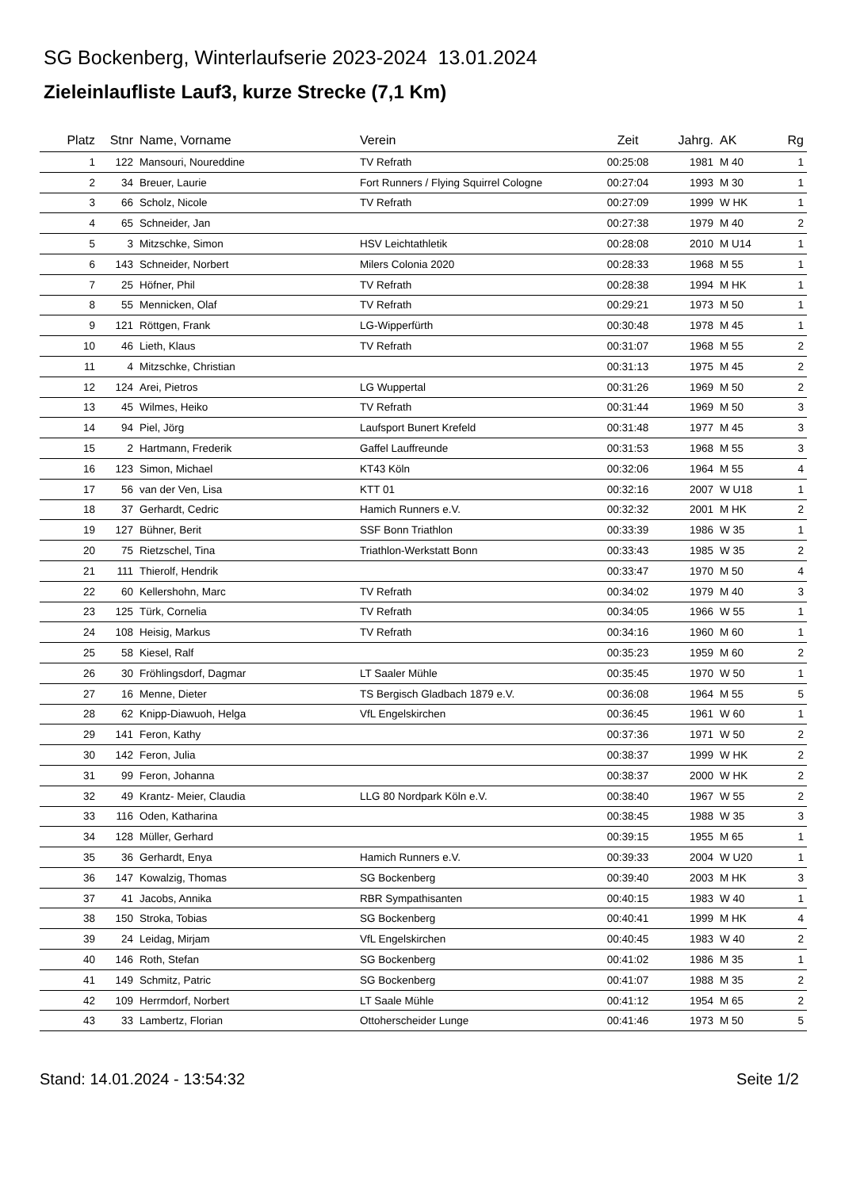SG Bockenberg, Winterlaufserie 2023-2024 13.01.2024
Zieleinlaufliste Lauf3, kurze Strecke (7,1 Km)
| Platz | Stnr | Name, Vorname | Verein | Zeit | Jahrg. | AK | Rg |
| --- | --- | --- | --- | --- | --- | --- | --- |
| 1 | 122 | Mansouri, Noureddine | TV Refrath | 00:25:08 | 1981 | M 40 | 1 |
| 2 | 34 | Breuer, Laurie | Fort Runners / Flying Squirrel Cologne | 00:27:04 | 1993 | M 30 | 1 |
| 3 | 66 | Scholz, Nicole | TV Refrath | 00:27:09 | 1999 | W HK | 1 |
| 4 | 65 | Schneider, Jan | | 00:27:38 | 1979 | M 40 | 2 |
| 5 | 3 | Mitzschke, Simon | HSV Leichtathletik | 00:28:08 | 2010 | M U14 | 1 |
| 6 | 143 | Schneider, Norbert | Milers Colonia 2020 | 00:28:33 | 1968 | M 55 | 1 |
| 7 | 25 | Höfner, Phil | TV Refrath | 00:28:38 | 1994 | M HK | 1 |
| 8 | 55 | Mennicken, Olaf | TV Refrath | 00:29:21 | 1973 | M 50 | 1 |
| 9 | 121 | Röttgen, Frank | LG-Wipperfürth | 00:30:48 | 1978 | M 45 | 1 |
| 10 | 46 | Lieth, Klaus | TV Refrath | 00:31:07 | 1968 | M 55 | 2 |
| 11 | 4 | Mitzschke, Christian | | 00:31:13 | 1975 | M 45 | 2 |
| 12 | 124 | Arei, Pietros | LG Wuppertal | 00:31:26 | 1969 | M 50 | 2 |
| 13 | 45 | Wilmes, Heiko | TV Refrath | 00:31:44 | 1969 | M 50 | 3 |
| 14 | 94 | Piel, Jörg | Laufsport Bunert Krefeld | 00:31:48 | 1977 | M 45 | 3 |
| 15 | 2 | Hartmann, Frederik | Gaffel Lauffreunde | 00:31:53 | 1968 | M 55 | 3 |
| 16 | 123 | Simon, Michael | KT43 Köln | 00:32:06 | 1964 | M 55 | 4 |
| 17 | 56 | van der Ven, Lisa | KTT 01 | 00:32:16 | 2007 | W U18 | 1 |
| 18 | 37 | Gerhardt, Cedric | Hamich Runners e.V. | 00:32:32 | 2001 | M HK | 2 |
| 19 | 127 | Bühner, Berit | SSF Bonn Triathlon | 00:33:39 | 1986 | W 35 | 1 |
| 20 | 75 | Rietzschel, Tina | Triathlon-Werkstatt Bonn | 00:33:43 | 1985 | W 35 | 2 |
| 21 | 111 | Thierolf, Hendrik | | 00:33:47 | 1970 | M 50 | 4 |
| 22 | 60 | Kellershohn, Marc | TV Refrath | 00:34:02 | 1979 | M 40 | 3 |
| 23 | 125 | Türk, Cornelia | TV Refrath | 00:34:05 | 1966 | W 55 | 1 |
| 24 | 108 | Heisig, Markus | TV Refrath | 00:34:16 | 1960 | M 60 | 1 |
| 25 | 58 | Kiesel, Ralf | | 00:35:23 | 1959 | M 60 | 2 |
| 26 | 30 | Fröhlingsdorf, Dagmar | LT Saaler Mühle | 00:35:45 | 1970 | W 50 | 1 |
| 27 | 16 | Menne, Dieter | TS Bergisch Gladbach 1879 e.V. | 00:36:08 | 1964 | M 55 | 5 |
| 28 | 62 | Knipp-Diawuoh, Helga | VfL Engelskirchen | 00:36:45 | 1961 | W 60 | 1 |
| 29 | 141 | Feron, Kathy | | 00:37:36 | 1971 | W 50 | 2 |
| 30 | 142 | Feron, Julia | | 00:38:37 | 1999 | W HK | 2 |
| 31 | 99 | Feron, Johanna | | 00:38:37 | 2000 | W HK | 2 |
| 32 | 49 | Krantz- Meier, Claudia | LLG 80 Nordpark Köln e.V. | 00:38:40 | 1967 | W 55 | 2 |
| 33 | 116 | Oden, Katharina | | 00:38:45 | 1988 | W 35 | 3 |
| 34 | 128 | Müller, Gerhard | | 00:39:15 | 1955 | M 65 | 1 |
| 35 | 36 | Gerhardt, Enya | Hamich Runners e.V. | 00:39:33 | 2004 | W U20 | 1 |
| 36 | 147 | Kowalzig, Thomas | SG Bockenberg | 00:39:40 | 2003 | M HK | 3 |
| 37 | 41 | Jacobs, Annika | RBR Sympathisanten | 00:40:15 | 1983 | W 40 | 1 |
| 38 | 150 | Stroka, Tobias | SG Bockenberg | 00:40:41 | 1999 | M HK | 4 |
| 39 | 24 | Leidag, Mirjam | VfL Engelskirchen | 00:40:45 | 1983 | W 40 | 2 |
| 40 | 146 | Roth, Stefan | SG Bockenberg | 00:41:02 | 1986 | M 35 | 1 |
| 41 | 149 | Schmitz, Patric | SG Bockenberg | 00:41:07 | 1988 | M 35 | 2 |
| 42 | 109 | Herrmdorf, Norbert | LT Saale Mühle | 00:41:12 | 1954 | M 65 | 2 |
| 43 | 33 | Lambertz, Florian | Ottoherscheider Lunge | 00:41:46 | 1973 | M 50 | 5 |
Stand: 14.01.2024 - 13:54:32 Seite 1/2